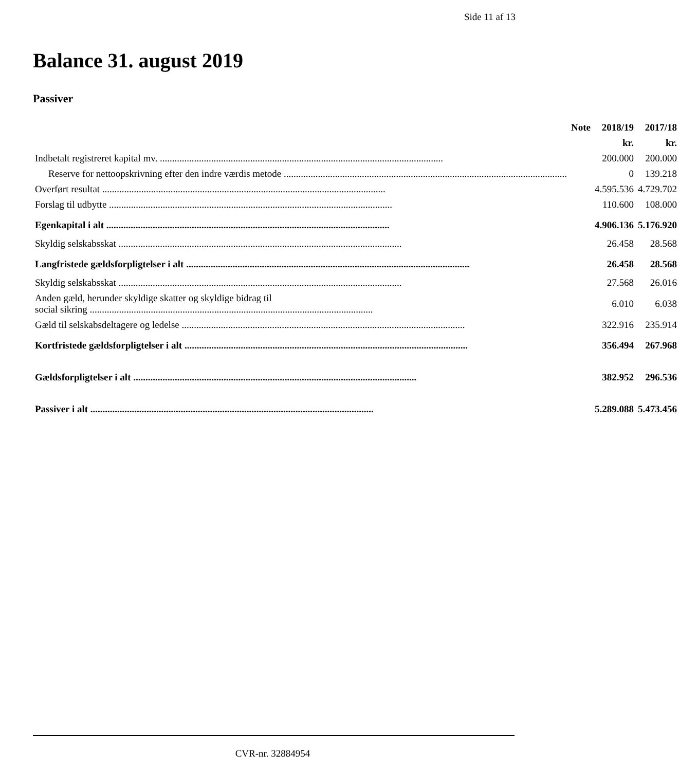Side 11 af 13
Balance 31. august 2019
Passiver
| | Note | 2018/19 | 2017/18 |
| --- | --- | --- | --- |
| | | kr. | kr. |
| Indbetalt registreret kapital mv. | | 200.000 | 200.000 |
| Reserve for nettoopskrivning efter den indre værdis metode | | 0 | 139.218 |
| Overført resultat | | 4.595.536 | 4.729.702 |
| Forslag til udbytte | | 110.600 | 108.000 |
| Egenkapital i alt | | 4.906.136 | 5.176.920 |
| Skyldig selskabsskat | | 26.458 | 28.568 |
| Langfristede gældsforpligtelser i alt | | 26.458 | 28.568 |
| Skyldig selskabsskat | | 27.568 | 26.016 |
| Anden gæld, herunder skyldige skatter og skyldige bidrag til social sikring | | 6.010 | 6.038 |
| Gæld til selskabsdeltagere og ledelse | | 322.916 | 235.914 |
| Kortfristede gældsforpligtelser i alt | | 356.494 | 267.968 |
| Gældsforpligtelser i alt | | 382.952 | 296.536 |
| Passiver i alt | | 5.289.088 | 5.473.456 |
CVR-nr. 32884954